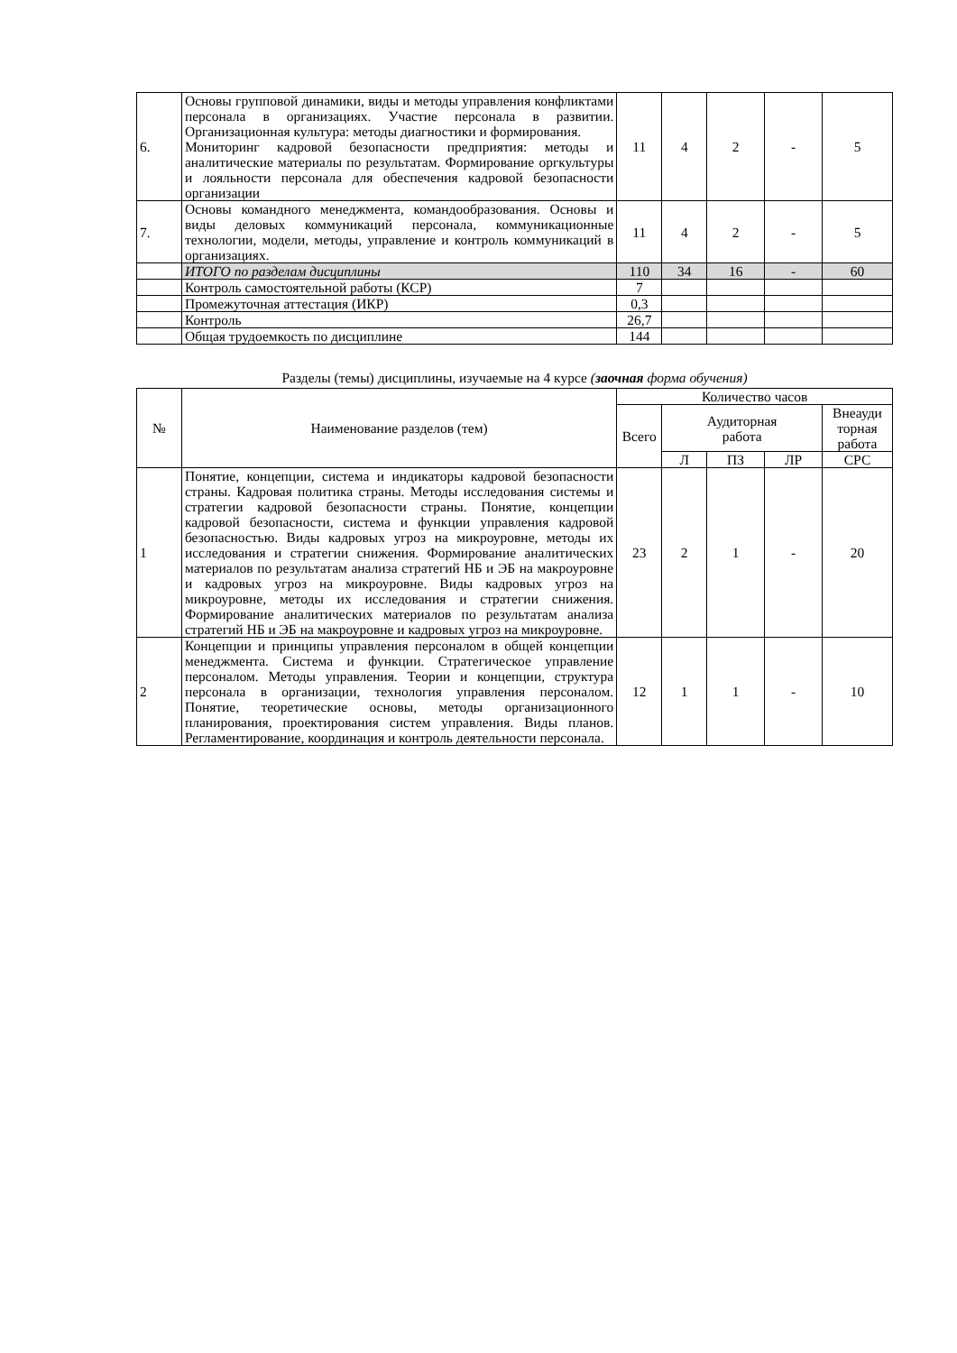| 6. | Основы групповой динамики, виды и методы управления конфликтами персонала в организациях. Участие персонала в развитии. Организационная культура: методы диагностики и формирования. Мониторинг кадровой безопасности предприятия: методы и аналитические материалы по результатам. Формирование оргкультуры и лояльности персонала для обеспечения кадровой безопасности организации | 11 | 4 | 2 | - | 5 |
| 7. | Основы командного менеджмента, командообразования. Основы и виды деловых коммуникаций персонала, коммуникационные технологии, модели, методы, управление и контроль коммуникаций в организациях. | 11 | 4 | 2 | - | 5 |
| | ИТОГО по разделам дисциплины | 110 | 34 | 16 | - | 60 |
| | Контроль самостоятельной работы (КСР) | 7 | | | | |
| | Промежуточная аттестация (ИКР) | 0,3 | | | | |
| | Контроль | 26,7 | | | | |
| | Общая трудоемкость по дисциплине | 144 | | | | |
Разделы (темы) дисциплины, изучаемые на 4 курсе (заочная форма обучения)
| № | Наименование разделов (тем) | Количество часов | | | | |
| --- | --- | --- | --- | --- | --- | --- |
| | | Всего | Аудиторная работа | | | Внеауди торная работа |
| | | | Л | ПЗ | ЛР | СРС |
| 1 | Понятие, концепции, система и индикаторы кадровой безопасности страны. Кадровая политика страны. Методы исследования системы и стратегии кадровой безопасности страны. Понятие, концепции кадровой безопасности, система и функции управления кадровой безопасностью. Виды кадровых угроз на микроуровне, методы их исследования и стратегии снижения. Формирование аналитических материалов по результатам анализа стратегий НБ и ЭБ на макроуровне и кадровых угроз на микроуровне. Виды кадровых угроз на микроуровне, методы их исследования и стратегии снижения. Формирование аналитических материалов по результатам анализа стратегий НБ и ЭБ на макроуровне и кадровых угроз на микроуровне. | 23 | 2 | 1 | - | 20 |
| 2 | Концепции и принципы управления персоналом в общей концепции менеджмента. Система и функции. Стратегическое управление персоналом. Методы управления. Теории и концепции, структура персонала в организации, технология управления персоналом. Понятие, теоретические основы, методы организационного планирования, проектирования систем управления. Виды планов. Регламентирование, координация и контроль деятельности персонала. | 12 | 1 | 1 | - | 10 |